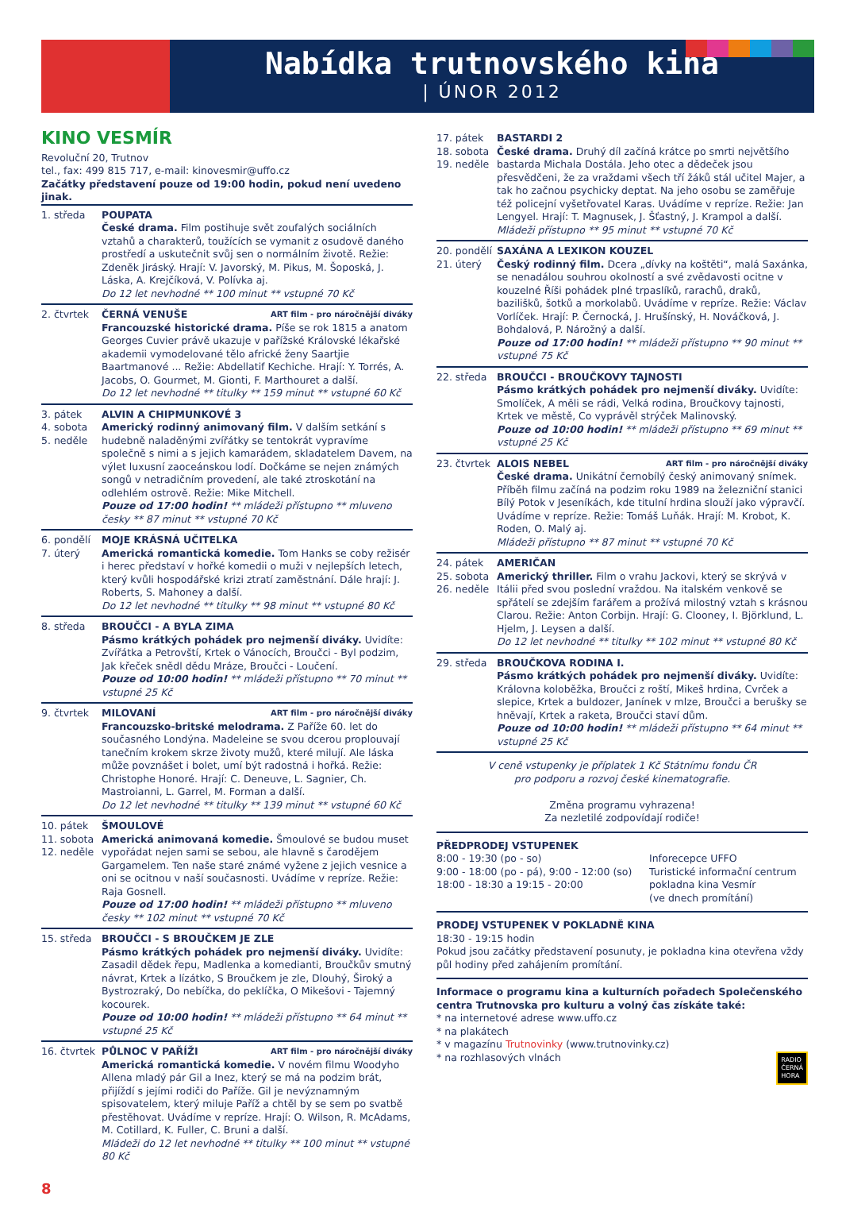Nabídka trutnovského kina
| ÚNOR 2012
KINO VESMÍR
Revoluční 20, Trutnov
tel., fax: 499 815 717, e-mail: kinovesmir@uffo.cz
Začátky představení pouze od 19:00 hodin, pokud není uvedeno jinak.
1. středa POUPATA
České drama. Film postihuje svět zoufalých sociálních vztahů a charakterů, toužících se vymanit z osudově daného prostředí a uskutečnit svůj sen o normálním životě. Režie: Zdeněk Jiráský. Hrají: V. Javorský, M. Pikus, M. Šoposká, J. Láska, A. Krejčíková, V. Polívka aj.
Do 12 let nevhodné ** 100 minut ** vstupné 70 Kč
2. čtvrtek ČERNÁ VENUŠE ART film - pro náročnější diváky
Francouzské historické drama. Píše se rok 1815 a anatom Georges Cuvier právě ukazuje v pařížské Královské lékařské akademii vymodelované tělo africké ženy Saartjie Baartmanové ... Režie: Abdellatif Kechiche. Hrají: Y. Torrés, A. Jacobs, O. Gourmet, M. Gionti, F. Marthouret a další.
Do 12 let nevhodné ** titulky ** 159 minut ** vstupné 60 Kč
3. pátek
4. sobota
5. neděle
ALVIN A CHIPMUNKOVÉ 3
Americký rodinný animovaný film. V dalším setkání s hudebně naladěnými zvířátky se tentokrát vypravíme společně s nimi a s jejich kamarádem, skladatelem Davem, na výlet luxusní zaoceánskou lodí. Dočkáme se nejen známých songů v netradičním provedení, ale také ztroskotání na odlehlém ostrově. Režie: Mike Mitchell.
Pouze od 17:00 hodin! ** mládeži přístupno ** mluveno česky ** 87 minut ** vstupné 70 Kč
6. pondělí
7. úterý
MOJE KRÁSNÁ UČITELKA
Americká romantická komedie. Tom Hanks se coby režisér i herec představí v hořké komedii o muži v nejlepších letech, který kvůli hospodářské krizi ztratí zaměstnání. Dále hrají: J. Roberts, S. Mahoney a další.
Do 12 let nevhodné ** titulky ** 98 minut ** vstupné 80 Kč
8. středa BROUČCI - A BYLA ZIMA
Pásmo krátkých pohádek pro nejmenší diváky. Uvidíte: Zvířátka a Petrovští, Krtek o Vánocích, Broučci - Byl podzim, Jak křeček snědl dědu Mráze, Broučci - Loučení.
Pouze od 10:00 hodin! ** mládeži přístupno ** 70 minut ** vstupné 25 Kč
9. čtvrtek MILOVANÍ ART film - pro náročnější diváky
Francouzsko-britské melodrama. Z Paříže 60. let do současného Londýna. Madeleine se svou dcerou proplouvají tanečním krokem skrze životy mužů, které milují. Ale láska může povznášet i bolet, umí být radostná i hořká. Režie: Christophe Honoré. Hrají: C. Deneuve, L. Sagnier, Ch. Mastroianni, L. Garrel, M. Forman a další.
Do 12 let nevhodné ** titulky ** 139 minut ** vstupné 60 Kč
10. pátek
11. sobota
12. neděle
ŠMOULOVÉ
Americká animovaná komedie. Šmoulové se budou muset vypořádat nejen sami se sebou, ale hlavně s čarodějem Gargamelem. Ten naše staré známé vyžene z jejich vesnice a oni se ocitnou v naší současnosti. Uvádíme v repríze. Režie: Raja Gosnell.
Pouze od 17:00 hodin! ** mládeži přístupno ** mluveno česky ** 102 minut ** vstupné 70 Kč
15. středa BROUČCI - S BROUČKEM JE ZLE
Pásmo krátkých pohádek pro nejmenší diváky. Uvidíte: Zasadil dědek řepu, Madlenka a komedianti, Broučkův smutný návrat, Krtek a lízátko, S Broučkem je zle, Dlouhý, Široký a Bystrozraký, Do nebíčka, do peklíčka, O Mikešovi - Tajemný kocourek.
Pouze od 10:00 hodin! ** mládeži přístupno ** 64 minut ** vstupné 25 Kč
16. čtvrtek
PŮLNOC V PAŘÍŽI ART film - pro náročnější diváky
Americká romantická komedie. V novém filmu Woodyho Allena mladý pár Gil a Inez, který se má na podzim brát, přijíždí s jejími rodiči do Paříže. Gil je nevýznamným spisovatelem, který miluje Paříž a chtěl by se sem po svatbě přestěhovat. Uvádíme v repríze. Hrají: O. Wilson, R. McAdams, M. Cotillard, K. Fuller, C. Bruni a další.
Mládeži do 12 let nevhodné ** titulky ** 100 minut ** vstupné 80 Kč
17. pátek
18. sobota
19. neděle
BASTARDI 2
České drama. Druhý díl začíná krátce po smrti největšího bastarda Michala Dostála. Jeho otec a dědeček jsou přesvědčeni, že za vraždami všech tří žáků stál učitel Majer, a tak ho začnou psychicky deptat. Na jeho osobu se zaměřuje též policejní vyšetřovatel Karas. Uvádíme v repríze. Režie: Jan Lengyel. Hrají: T. Magnusek, J. Šťastný, J. Krampol a další.
Mládeži přístupno ** 95 minut ** vstupné 70 Kč
20. pondělí
21. úterý
SAXÁNA A LEXIKON KOUZEL
Český rodinný film. Dcera „dívky na koštěti“, malá Saxánka, se nenadálou souhrou okolností a své zvědavosti ocitne v kouzelné Říši pohádek plné trpaslíků, rarachů, draků, bazilišků, šotků a morkolabů. Uvádíme v repríze. Režie: Václav Vorlíček. Hrají: P. Černocká, J. Hrušínský, H. Nováčková, J. Bohdalová, P. Nárožný a další.
Pouze od 17:00 hodin! ** mládeži přístupno ** 90 minut ** vstupné 75 Kč
22. středa BROUČCI - BROUČKOVY TAJNOSTI
Pásmo krátkých pohádek pro nejmenší diváky. Uvidíte: Smolíček, A měli se rádi, Velká rodina, Broučkovy tajnosti, Krtek ve městě, Co vyprávěl strýček Malinovský.
Pouze od 10:00 hodin! ** mládeži přístupno ** 69 minut ** vstupné 25 Kč
23. čtvrtek
ALOIS NEBEL ART film - pro náročnější diváky
České drama. Unikátní černobílý český animovaný snímek. Příběh filmu začíná na podzim roku 1989 na železniční stanici Bílý Potok v Jeseníkách, kde titulní hrdina slouží jako výpravčí. Uvádíme v repríze. Režie: Tomáš Luňák. Hrají: M. Krobot, K. Roden, O. Malý aj.
Mládeži přístupno ** 87 minut ** vstupné 70 Kč
24. pátek
25. sobota
26. neděle
AMERIČAN
Americký thriller. Film o vrahu Jackovi, který se skrývá v Itálii před svou poslední vraždou. Na italském venkově se spřátelí se zdejším farářem a prožívá milostný vztah s krásnou Clarou. Režie: Anton Corbijn. Hrají: G. Clooney, I. Björklund, L. Hjelm, J. Leysen a další.
Do 12 let nevhodné ** titulky ** 102 minut ** vstupné 80 Kč
29. středa BROUČKOVA RODINA I.
Pásmo krátkých pohádek pro nejmenší diváky. Uvidíte: Královna koloběžka, Broučci z roští, Mikeš hrdina, Cvrček a slepice, Krtek a buldozer, Janínek v mlze, Broučci a berušky se hněvají, Krtek a raketa, Broučci staví dům.
Pouze od 10:00 hodin! ** mládeži přístupno ** 64 minut ** vstupné 25 Kč
V ceně vstupenky je příplatek 1 Kč Státnímu fondu ČR
pro podporu a rozvoj české kinematografie.
Změna programu vyhrazena!
Za nezletilé zodpovídají rodiče!
PŘEDPRODEJ VSTUPENEK
8:00 - 19:30 (po - so)
9:00 - 18:00 (po - pá), 9:00 - 12:00 (so)
18:00 - 18:30 a 19:15 - 20:00
Inforecepce UFFO
Turistické informační centrum
pokladna kina Vesmír
(ve dnech promítání)
PRODEJ VSTUPENEK V POKLADNĚ KINA
18:30 - 19:15 hodin
Pokud jsou začátky představení posunuty, je pokladna kina otevřena vždy půl hodiny před zahájením promítání.
Informace o programu kina a kulturních pořadech Společenského centra Trutnovska pro kulturu a volný čas získáte také:
* na internetové adrese www.uffo.cz
* na plakátech
* v magazínu Trutnovinky (www.trutnovinky.cz)
* na rozhlasových vlnách RADIO
ČERNÁ
HORA
8